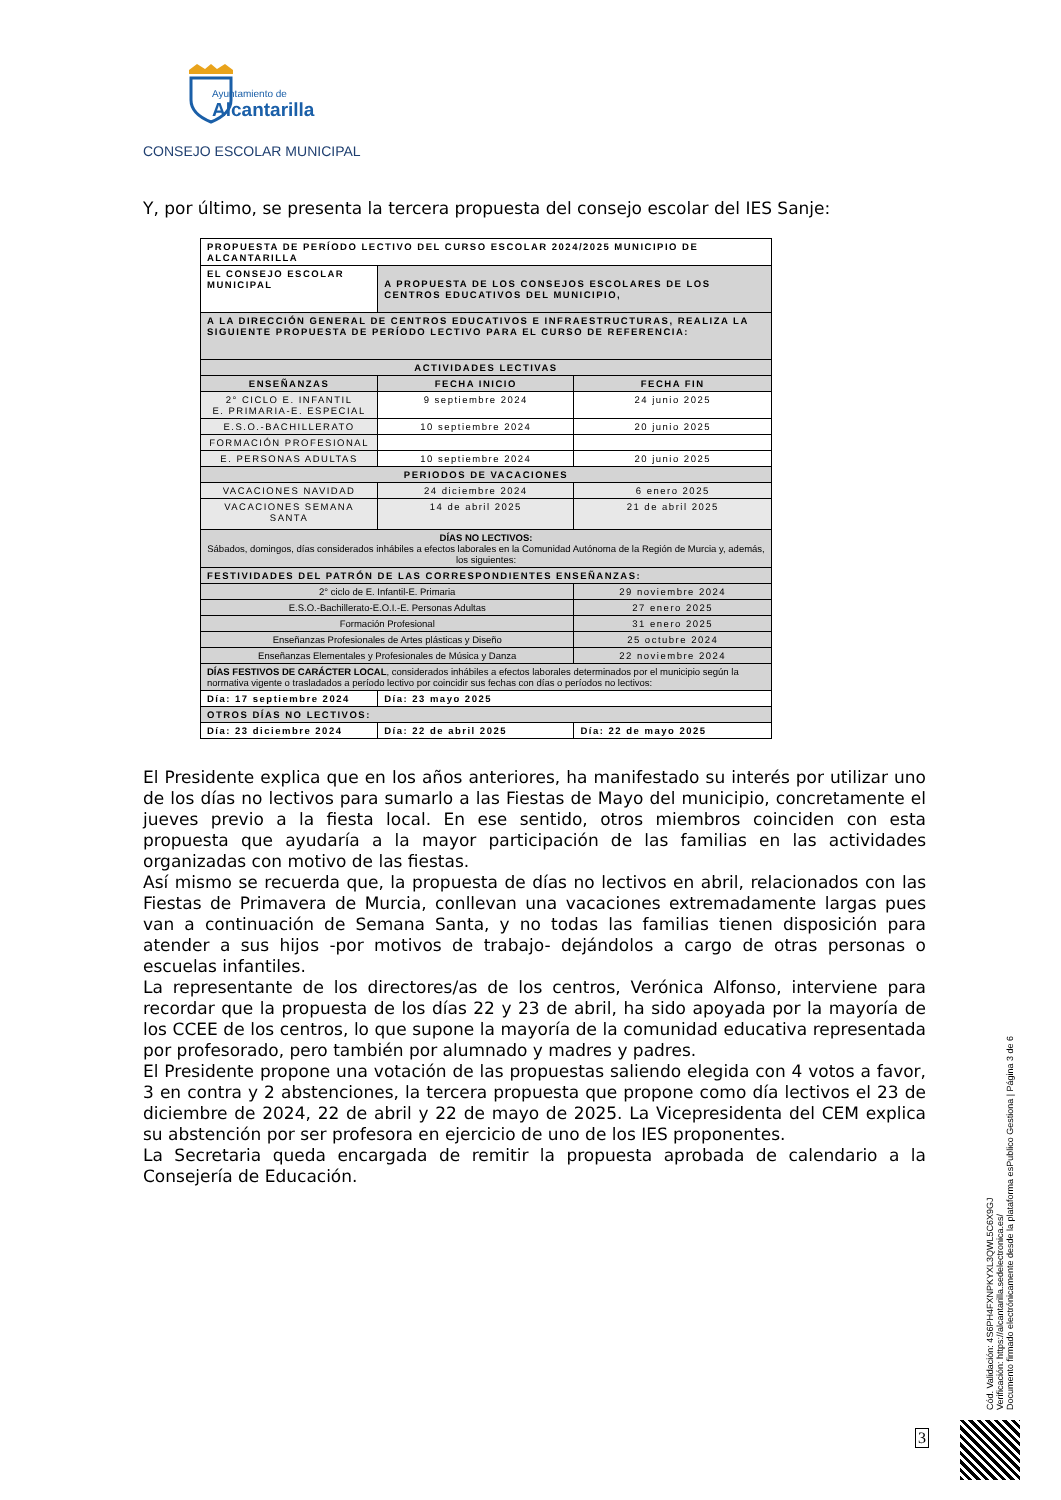Ayuntamiento de
Alcantarilla
CONSEJO ESCOLAR MUNICIPAL
Y, por último, se presenta la tercera propuesta del consejo escolar del IES Sanje:
| PROPUESTA DE PERÍODO LECTIVO DEL CURSO ESCOLAR 2024/2025 MUNICIPIO DE ALCANTARILLA | | |
| EL CONSEJO ESCOLAR MUNICIPAL | A PROPUESTA DE LOS CONSEJOS ESCOLARES DE LOS CENTROS EDUCATIVOS DEL MUNICIPIO, | |
| A LA DIRECCIÓN GENERAL DE CENTROS EDUCATIVOS E INFRAESTRUCTURAS, REALIZA LA SIGUIENTE PROPUESTA DE PERÍODO LECTIVO PARA EL CURSO DE REFERENCIA: | | |
| ACTIVIDADES LECTIVAS | | |
| ENSEÑANZAS | FECHA INICIO | FECHA FIN |
| 2° CICLO E. INFANTIL E. PRIMARIA-E. ESPECIAL | 9 septiembre 2024 | 24 junio 2025 |
| E.S.O.-BACHILLERATO | 10 septiembre 2024 | 20 junio 2025 |
| FORMACIÓN PROFESIONAL | | |
| E. PERSONAS ADULTAS | 10 septiembre 2024 | 20 junio 2025 |
| PERIODOS DE VACACIONES | | |
| VACACIONES NAVIDAD | 24 diciembre 2024 | 6 enero 2025 |
| VACACIONES SEMANA SANTA | 14 de abril 2025 | 21 de abril 2025 |
| DÍAS NO LECTIVOS: Sábados, domingos, días considerados inhábiles a efectos laborales en la Comunidad Autónoma de la Región de Murcia y, además, los siguientes: | | |
| FESTIVIDADES DEL PATRÓN DE LAS CORRESPONDIENTES ENSEÑANZAS: | | |
| 2° ciclo de E. Infantil-E. Primaria | | 29 noviembre 2024 |
| E.S.O.-Bachillerato-E.O.I.-E. Personas Adultas | | 27 enero 2025 |
| Formación Profesional | | 31 enero 2025 |
| Enseñanzas Profesionales de Artes plásticas y Diseño | | 25 octubre 2024 |
| Enseñanzas Elementales y Profesionales de Música y Danza | | 22 noviembre 2024 |
| DÍAS FESTIVOS DE CARÁCTER LOCAL , considerados inhábiles a efectos laborales determinados por el municipio según la normativa vigente o trasladados a período lectivo por coincidir sus fechas con días o períodos no lectivos: | | |
| Día: 17 septiembre 2024 | Día: 23 mayo 2025 | |
| OTROS DÍAS NO LECTIVOS: | | |
| Día: 23 diciembre 2024 | Día: 22 de abril 2025 | Día: 22 de mayo 2025 |
El Presidente explica que en los años anteriores, ha manifestado su interés por utilizar uno de los días no lectivos para sumarlo a las Fiestas de Mayo del municipio, concretamente el jueves previo a la fiesta local. En ese sentido, otros miembros coinciden con esta propuesta que ayudaría a la mayor participación de las familias en las actividades organizadas con motivo de las fiestas.
Así mismo se recuerda que, la propuesta de días no lectivos en abril, relacionados con las Fiestas de Primavera de Murcia, conllevan una vacaciones extremadamente largas pues van a continuación de Semana Santa, y no todas las familias tienen disposición para atender a sus hijos -por motivos de trabajo- dejándolos a cargo de otras personas o escuelas infantiles.
La representante de los directores/as de los centros, Verónica Alfonso, interviene para recordar que la propuesta de los días 22 y 23 de abril, ha sido apoyada por la mayoría de los CCEE de los centros, lo que supone la mayoría de la comunidad educativa representada por profesorado, pero también por alumnado y madres y padres.
El Presidente propone una votación de las propuestas saliendo elegida con 4 votos a favor, 3 en contra y 2 abstenciones, la tercera propuesta que propone como día lectivos el 23 de diciembre de 2024, 22 de abril y 22 de mayo de 2025. La Vicepresidenta del CEM explica su abstención por ser profesora en ejercicio de uno de los IES proponentes.
La Secretaria queda encargada de remitir la propuesta aprobada de calendario a la Consejería de Educación.
Cód. Validación: 4S6PH4FXNPKYXL3QWL5C6X9GJ
Verificación: https://alcantarilla.sedelectronica.es/
Documento firmado electrónicamente desde la plataforma esPublico Gestiona | Página 3 de 6
3